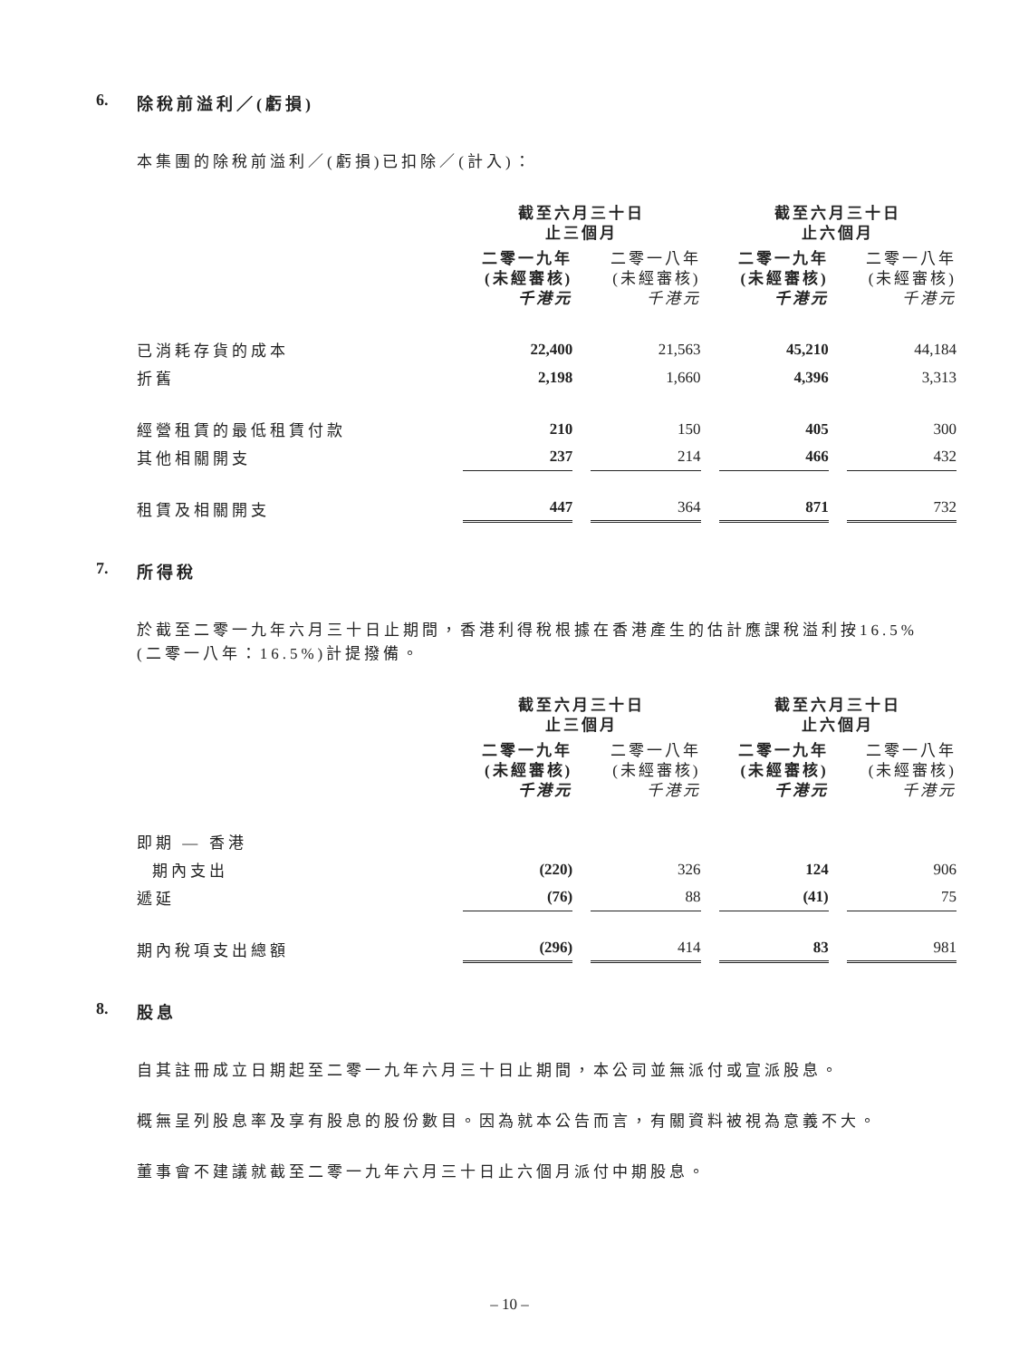6. 除稅前溢利／(虧損)
本集團的除稅前溢利／(虧損)已扣除／(計入)：
| | 截至六月三十日 止三個月 | | 截至六月三十日 止六個月 | |
| --- | --- | --- | --- | --- |
| | 二零一九年 (未經審核) 千港元 | 二零一八年 (未經審核) 千港元 | 二零一九年 (未經審核) 千港元 | 二零一八年 (未經審核) 千港元 |
| 已消耗存貨的成本 | 22,400 | 21,563 | 45,210 | 44,184 |
| 折舊 | 2,198 | 1,660 | 4,396 | 3,313 |
| 經營租賃的最低租賃付款 | 210 | 150 | 405 | 300 |
| 其他相關開支 | 237 | 214 | 466 | 432 |
| 租賃及相關開支 | 447 | 364 | 871 | 732 |
7. 所得稅
於截至二零一九年六月三十日止期間，香港利得稅根據在香港產生的估計應課稅溢利按16.5%(二零一八年：16.5%)計提撥備。
| | 截至六月三十日 止三個月 | | 截至六月三十日 止六個月 | |
| --- | --- | --- | --- | --- |
| | 二零一九年 (未經審核) 千港元 | 二零一八年 (未經審核) 千港元 | 二零一九年 (未經審核) 千港元 | 二零一八年 (未經審核) 千港元 |
| 即期 — 香港 | | | | |
| 期內支出 | (220) | 326 | 124 | 906 |
| 遞延 | (76) | 88 | (41) | 75 |
| 期內稅項支出總額 | (296) | 414 | 83 | 981 |
8. 股息
自其註冊成立日期起至二零一九年六月三十日止期間，本公司並無派付或宣派股息。
概無呈列股息率及享有股息的股份數目。因為就本公告而言，有關資料被視為意義不大。
董事會不建議就截至二零一九年六月三十日止六個月派付中期股息。
– 10 –